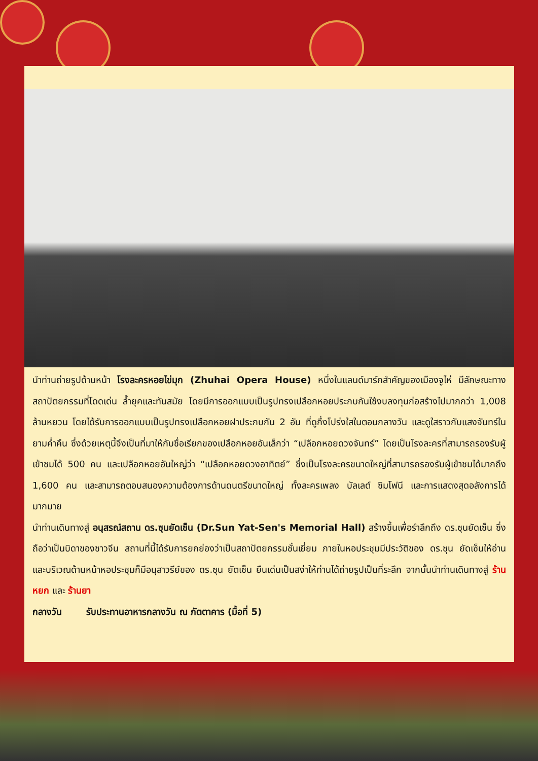นำท่านถ่ายรูปด้านหน้า โรงละครหอยไข่มุก (Zhuhai Opera House) หนึ่งในแลนด์มาร์กสำคัญของเมืองจูไห่ มีลักษณะทางสถาปัตยกรรมที่โดดเด่น ล้ำยุคและทันสมัย โดยมีการออกแบบเป็นรูปทรงเปลือกหอยประกบกันใช้งบลงทุนก่อสร้างไปมากกว่า 1,008 ล้านหยวน โดยได้รับการออกแบบเป็นรูปทรงเปลือกหอยฝาประกบกัน 2 อัน ที่ดูกึ่งโปร่งใสในตอนกลางวัน และดูใสราวกับแสงจันทร์ในยามค่ำคืน ซึ่งด้วยเหตุนี้จึงเป็นที่มาให้กับชื่อเรียกของเปลือกหอยอันเล็กว่า “เปลือกหอยดวงจันทร์” โดยเป็นโรงละครที่สามารถรองรับผู้เข้าชมได้ 500 คน และเปลือกหอยอันใหญ่ว่า “เปลือกหอยดวงอาทิตย์” ซึ่งเป็นโรงละครขนาดใหญ่ที่สามารถรองรับผู้เข้าชมได้มากถึง 1,600 คน และสามารถตอบสนองความต้องการด้านดนตรีขนาดใหญ่ ทั้งละครเพลง บัลเลต์ ซิมโฟนี และการแสดงสุดอลังการได้มากมาย
นำท่านเดินทางสู่ อนุสรณ์สถาน ดร.ซุนยัดเซ็น (Dr.Sun Yat-Sen's Memorial Hall) สร้างขึ้นเพื่อรำลึกถึง ดร.ซุนยัดเซ็น ซึ่งถือว่าเป็นบิดาของชาวจีน สถานที่นี้ได้รับการยกย่องว่าเป็นสถาปัตยกรรมชั้นเยี่ยม ภายในหอประชุมมีประวัติของ ดร.ซุน ยัดเซ็นให้อ่าน และบริเวณด้านหน้าหอประชุมก็มีอนุสาวรีย์ของ ดร.ซุน ยัตเซ็น ยืนเด่นเป็นสง่าให้ท่านได้ถ่ายรูปเป็นที่ระลึก จากนั้นนำท่านเดินทางสู่ ร้านหยก และ ร้านยา
กลางวัน รับประทานอาหารกลางวัน ณ ภัตตาคาร (มื้อที่ 5)